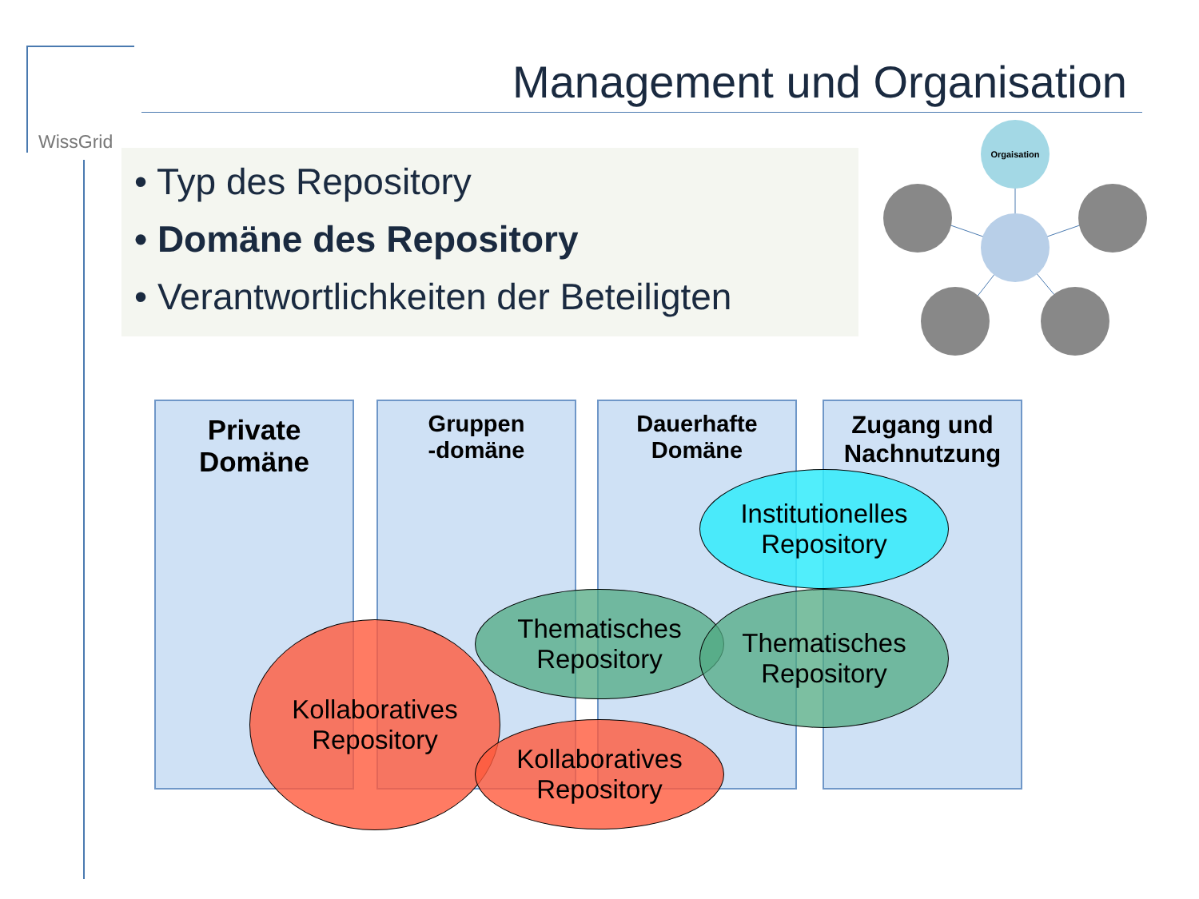WissGrid
Management und Organisation
• Typ des Repository
• Domäne des Repository
• Verantwortlichkeiten der Beteiligten
Orgaisation
Private
Domäne
Gruppen
-domäne
Dauerhafte
Domäne
Zugang und
Nachnutzung
Institutionelles
Repository
Thematisches
Repository
Thematisches
Repository
Kollaboratives
Repository
Kollaboratives
Repository